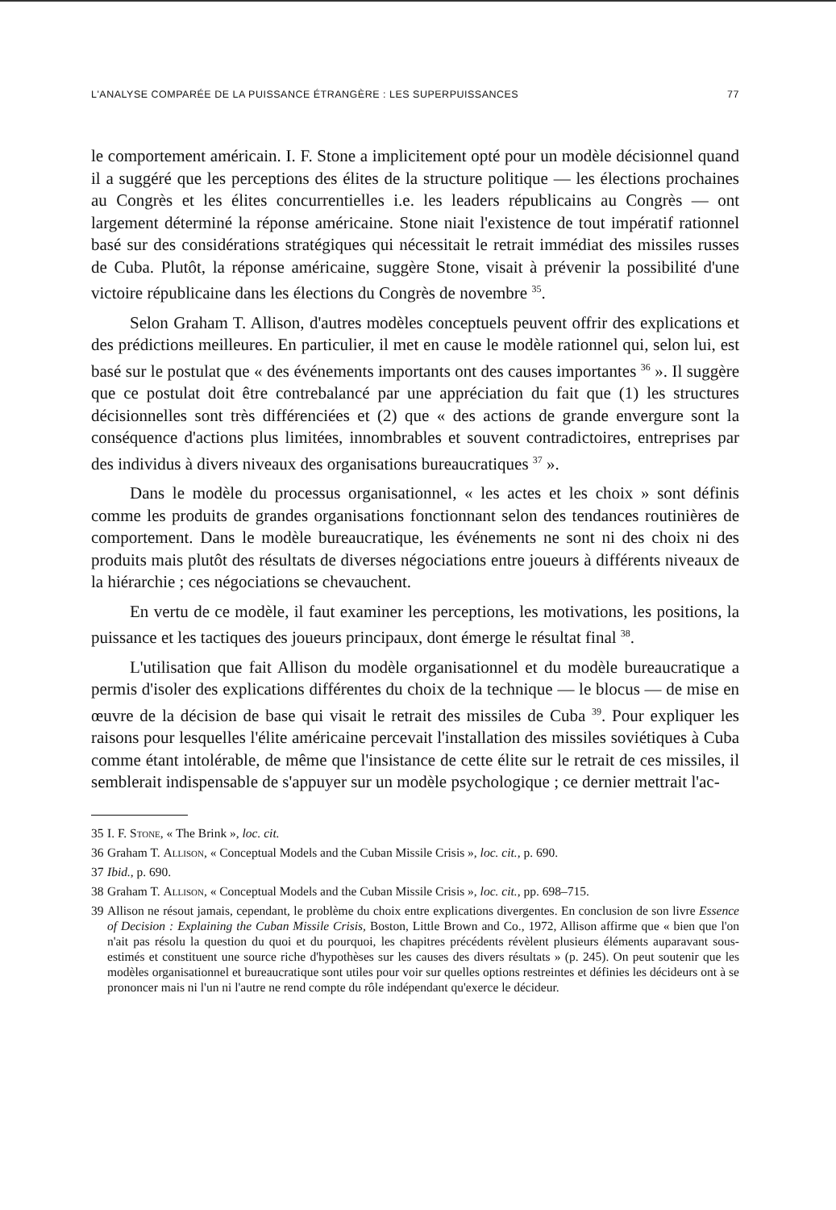L'ANALYSE COMPARÉE DE LA PUISSANCE ÉTRANGÈRE : LES SUPERPUISSANCES 77
le comportement américain. I. F. Stone a implicitement opté pour un modèle décisionnel quand il a suggéré que les perceptions des élites de la structure politique — les élections prochaines au Congrès et les élites concurrentielles i.e. les leaders républicains au Congrès — ont largement déterminé la réponse américaine. Stone niait l'existence de tout impératif rationnel basé sur des considérations stratégiques qui nécessitait le retrait immédiat des missiles russes de Cuba. Plutôt, la réponse américaine, suggère Stone, visait à prévenir la possibilité d'une victoire républicaine dans les élections du Congrès de novembre <sup>35</sup>.
Selon Graham T. Allison, d'autres modèles conceptuels peuvent offrir des explications et des prédictions meilleures. En particulier, il met en cause le modèle rationnel qui, selon lui, est basé sur le postulat que « des événements importants ont des causes importantes <sup>36</sup> ». Il suggère que ce postulat doit être contrebalancé par une appréciation du fait que (1) les structures décisionnelles sont très différenciées et (2) que « des actions de grande envergure sont la conséquence d'actions plus limitées, innombrables et souvent contradictoires, entreprises par des individus à divers niveaux des organisations bureaucratiques <sup>37</sup> ».
Dans le modèle du processus organisationnel, « les actes et les choix » sont définis comme les produits de grandes organisations fonctionnant selon des tendances routinières de comportement. Dans le modèle bureaucratique, les événements ne sont ni des choix ni des produits mais plutôt des résultats de diverses négociations entre joueurs à différents niveaux de la hiérarchie ; ces négociations se chevauchent.
En vertu de ce modèle, il faut examiner les perceptions, les motivations, les positions, la puissance et les tactiques des joueurs principaux, dont émerge le résultat final <sup>38</sup>.
L'utilisation que fait Allison du modèle organisationnel et du modèle bureaucratique a permis d'isoler des explications différentes du choix de la technique — le blocus — de mise en œuvre de la décision de base qui visait le retrait des missiles de Cuba <sup>39</sup>. Pour expliquer les raisons pour lesquelles l'élite américaine percevait l'installation des missiles soviétiques à Cuba comme étant intolérable, de même que l'insistance de cette élite sur le retrait de ces missiles, il semblerait indispensable de s'appuyer sur un modèle psychologique ; ce dernier mettrait l'ac-
35 I. F. Stone, « The Brink », loc. cit.
36 Graham T. Allison, « Conceptual Models and the Cuban Missile Crisis », loc. cit., p. 690.
37 Ibid., p. 690.
38 Graham T. Allison, « Conceptual Models and the Cuban Missile Crisis », loc. cit., pp. 698–715.
39 Allison ne résout jamais, cependant, le problème du choix entre explications divergentes. En conclusion de son livre Essence of Decision : Explaining the Cuban Missile Crisis, Boston, Little Brown and Co., 1972, Allison affirme que « bien que l'on n'ait pas résolu la question du quoi et du pourquoi, les chapitres précédents révèlent plusieurs éléments auparavant sous-estimés et constituent une source riche d'hypothèses sur les causes des divers résultats » (p. 245). On peut soutenir que les modèles organisationnel et bureaucratique sont utiles pour voir sur quelles options restreintes et définies les décideurs ont à se prononcer mais ni l'un ni l'autre ne rend compte du rôle indépendant qu'exerce le décideur.